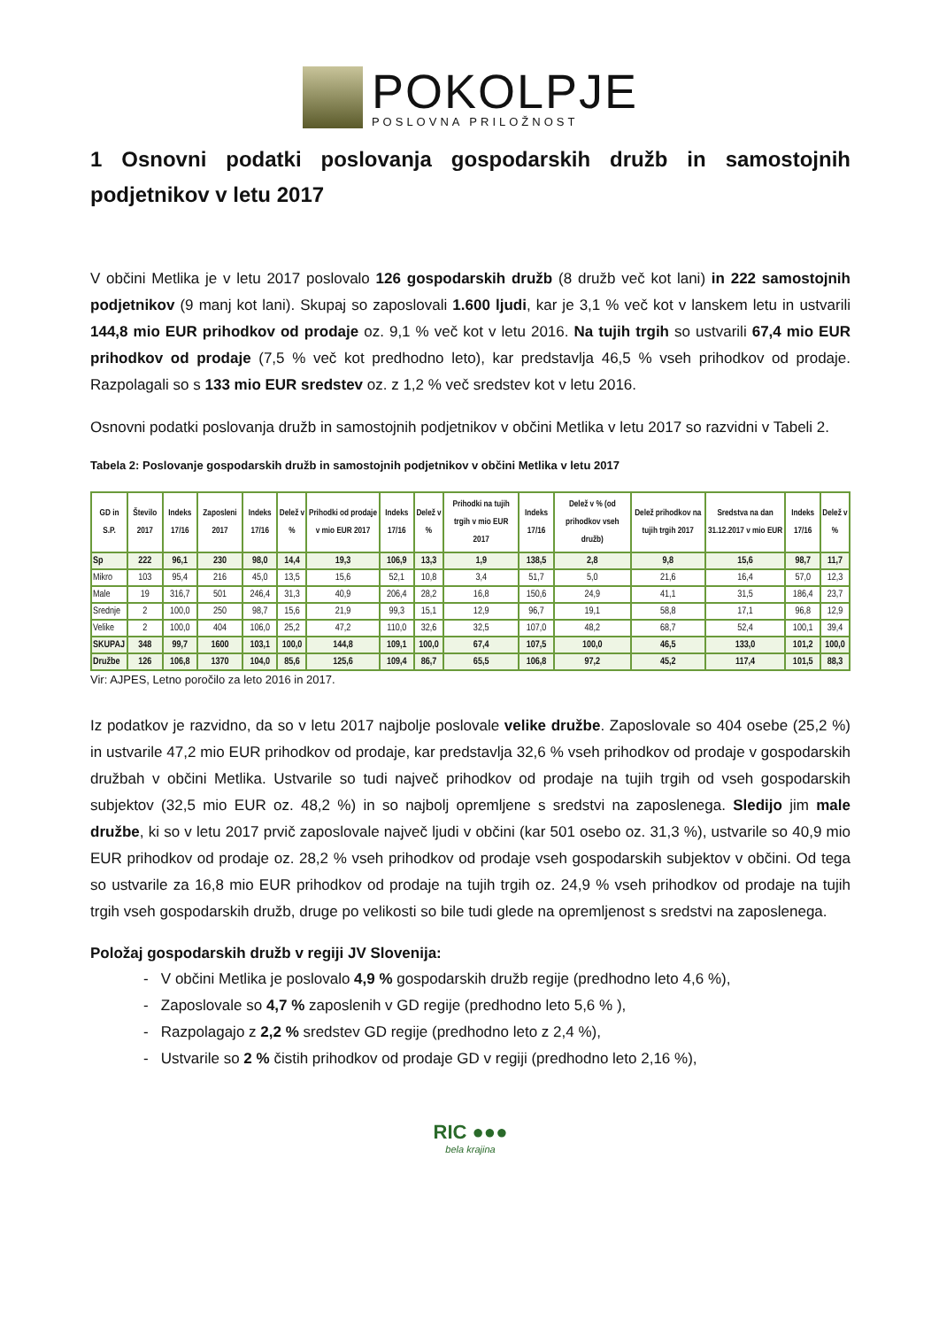POKOLPJE
POSLOVNA PRILOŽNOST
1 Osnovni podatki poslovanja gospodarskih družb in samostojnih podjetnikov v letu 2017
V občini Metlika je v letu 2017 poslovalo 126 gospodarskih družb (8 družb več kot lani) in 222 samostojnih podjetnikov (9 manj kot lani). Skupaj so zaposlovali 1.600 ljudi, kar je 3,1 % več kot v lanskem letu in ustvarili 144,8 mio EUR prihodkov od prodaje oz. 9,1 % več kot v letu 2016. Na tujih trgih so ustvarili 67,4 mio EUR prihodkov od prodaje (7,5 % več kot predhodno leto), kar predstavlja 46,5 % vseh prihodkov od prodaje. Razpolagali so s 133 mio EUR sredstev oz. z 1,2 % več sredstev kot v letu 2016.
Osnovni podatki poslovanja družb in samostojnih podjetnikov v občini Metlika v letu 2017 so razvidni v Tabeli 2.
Tabela 2: Poslovanje gospodarskih družb in samostojnih podjetnikov v občini Metlika v letu 2017
| GD in S.P. | Število 2017 | Indeks 17/16 | Zaposleni 2017 | Indeks 17/16 | Delež v % | Prihodki od prodaje v mio EUR 2017 | Indeks 17/16 | Delež v % | Prihodki na tujih trgih v mio EUR 2017 | Indeks 17/16 | Delež v % (od prihodkov vseh družb) | Delež prihodkov na tujih trgih 2017 | Sredstva na dan 31.12.2017 v mio EUR | Indeks 17/16 | Delež v % |
| --- | --- | --- | --- | --- | --- | --- | --- | --- | --- | --- | --- | --- | --- | --- | --- |
| Sp | 222 | 96,1 | 230 | 98,0 | 14,4 | 19,3 | 106,9 | 13,3 | 1,9 | 138,5 | 2,8 | 9,8 | 15,6 | 98,7 | 11,7 |
| Mikro | 103 | 95,4 | 216 | 45,0 | 13,5 | 15,6 | 52,1 | 10,8 | 3,4 | 51,7 | 5,0 | 21,6 | 16,4 | 57,0 | 12,3 |
| Male | 19 | 316,7 | 501 | 246,4 | 31,3 | 40,9 | 206,4 | 28,2 | 16,8 | 150,6 | 24,9 | 41,1 | 31,5 | 186,4 | 23,7 |
| Srednje | 2 | 100,0 | 250 | 98,7 | 15,6 | 21,9 | 99,3 | 15,1 | 12,9 | 96,7 | 19,1 | 58,8 | 17,1 | 96,8 | 12,9 |
| Velike | 2 | 100,0 | 404 | 106,0 | 25,2 | 47,2 | 110,0 | 32,6 | 32,5 | 107,0 | 48,2 | 68,7 | 52,4 | 100,1 | 39,4 |
| SKUPAJ | 348 | 99,7 | 1600 | 103,1 | 100,0 | 144,8 | 109,1 | 100,0 | 67,4 | 107,5 | 100,0 | 46,5 | 133,0 | 101,2 | 100,0 |
| Družbe | 126 | 106,8 | 1370 | 104,0 | 85,6 | 125,6 | 109,4 | 86,7 | 65,5 | 106,8 | 97,2 | 45,2 | 117,4 | 101,5 | 88,3 |
Vir: AJPES, Letno poročilo za leto 2016 in 2017.
Iz podatkov je razvidno, da so v letu 2017 najbolje poslovale velike družbe. Zaposlovale so 404 osebe (25,2 %) in ustvarile 47,2 mio EUR prihodkov od prodaje, kar predstavlja 32,6 % vseh prihodkov od prodaje v gospodarskih družbah v občini Metlika. Ustvarile so tudi največ prihodkov od prodaje na tujih trgih od vseh gospodarskih subjektov (32,5 mio EUR oz. 48,2 %) in so najbolj opremljene s sredstvi na zaposlenega. Sledijo jim male družbe, ki so v letu 2017 prvič zaposlovale največ ljudi v občini (kar 501 osebo oz. 31,3 %), ustvarile so 40,9 mio EUR prihodkov od prodaje oz. 28,2 % vseh prihodkov od prodaje vseh gospodarskih subjektov v občini. Od tega so ustvarile za 16,8 mio EUR prihodkov od prodaje na tujih trgih oz. 24,9 % vseh prihodkov od prodaje na tujih trgih vseh gospodarskih družb, druge po velikosti so bile tudi glede na opremljenost s sredstvi na zaposlenega.
Položaj gospodarskih družb v regiji JV Slovenija:
- V občini Metlika je poslovalo 4,9 % gospodarskih družb regije (predhodno leto 4,6 %),
- Zaposlovale so 4,7 % zaposlenih v GD regije (predhodno leto 5,6 % ),
- Razpolagajo z 2,2 % sredstev GD regije (predhodno leto z 2,4 %),
- Ustvarile so 2 % čistih prihodkov od prodaje GD v regiji (predhodno leto 2,16 %),
RIC ●●●
bela krajina